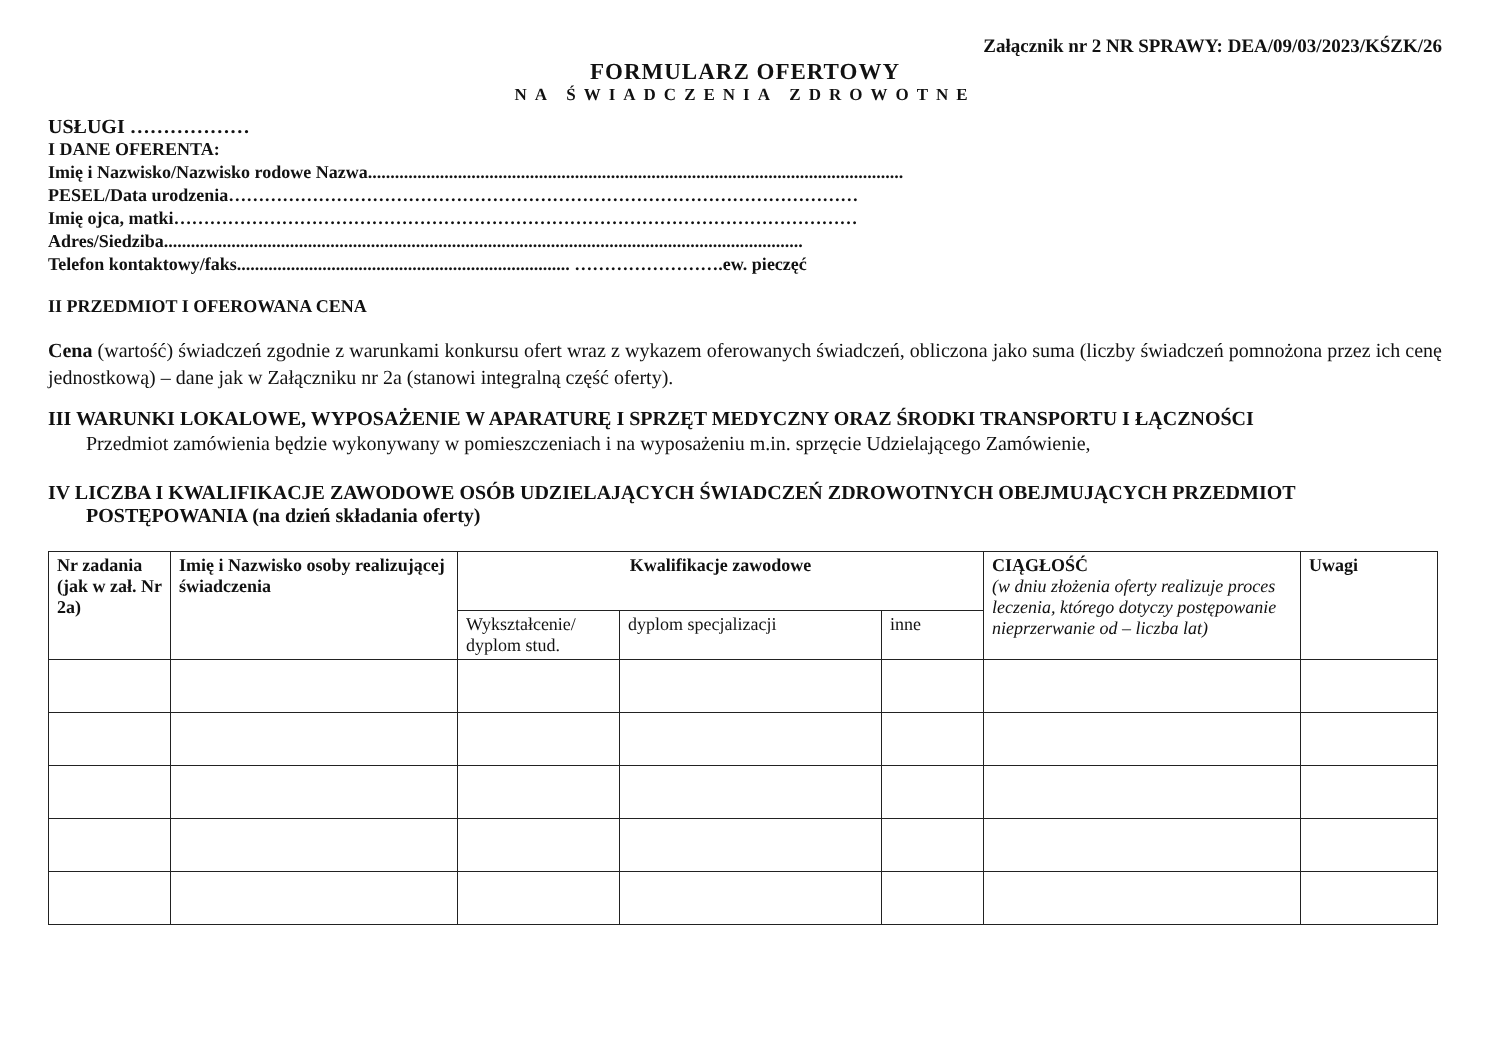Załącznik nr 2 NR SPRAWY: DEA/09/03/2023/KŚZK/26
FORMULARZ OFERTOWY
NA ŚWIADCZENIA ZDROWOTNE
USŁUGI ………………
I DANE OFERENTA:
Imię i Nazwisko/Nazwisko rodowe Nazwa.......................................................................................................................
PESEL/Data urodzenia……………………………………………………………………………………………
Imię ojca, matki……………………………………………………………………………………………………
Adres/Siedziba..............................................................................................................................................
Telefon kontaktowy/faks.......................................................................... …………………….ew. pieczęć
II PRZEDMIOT I OFEROWANA CENA
Cena (wartość) świadczeń zgodnie z warunkami konkursu ofert wraz z wykazem oferowanych świadczeń, obliczona jako suma (liczby świadczeń pomnożona przez ich cenę jednostkową) – dane jak w Załączniku nr 2a (stanowi integralną część oferty).
III WARUNKI LOKALOWE, WYPOSAŻENIE W APARATURĘ I SPRZĘT MEDYCZNY ORAZ ŚRODKI TRANSPORTU I ŁĄCZNOŚCI
Przedmiot zamówienia będzie wykonywany w pomieszczeniach i na wyposażeniu m.in. sprzęcie Udzielającego Zamówienie,
IV LICZBA I KWALIFIKACJE ZAWODOWE OSÓB UDZIELAJĄCYCH ŚWIADCZEŃ ZDROWOTNYCH OBEJMUJĄCYCH PRZEDMIOT
POSTĘPOWANIA (na dzień składania oferty)
| Nr zadania (jak w zał. Nr 2a) | Imię i Nazwisko osoby realizującej świadczenia | Kwalifikacje zawodowe | | | CIĄGŁOŚĆ (w dniu złożenia oferty realizuje proces leczenia, którego dotyczy postępowanie nieprzerwanie od – liczba lat) | Uwagi |
| --- | --- | --- | --- | --- | --- | --- |
| | | Wykształcenie/ dyplom stud. | dyplom specjalizacji | inne | | |